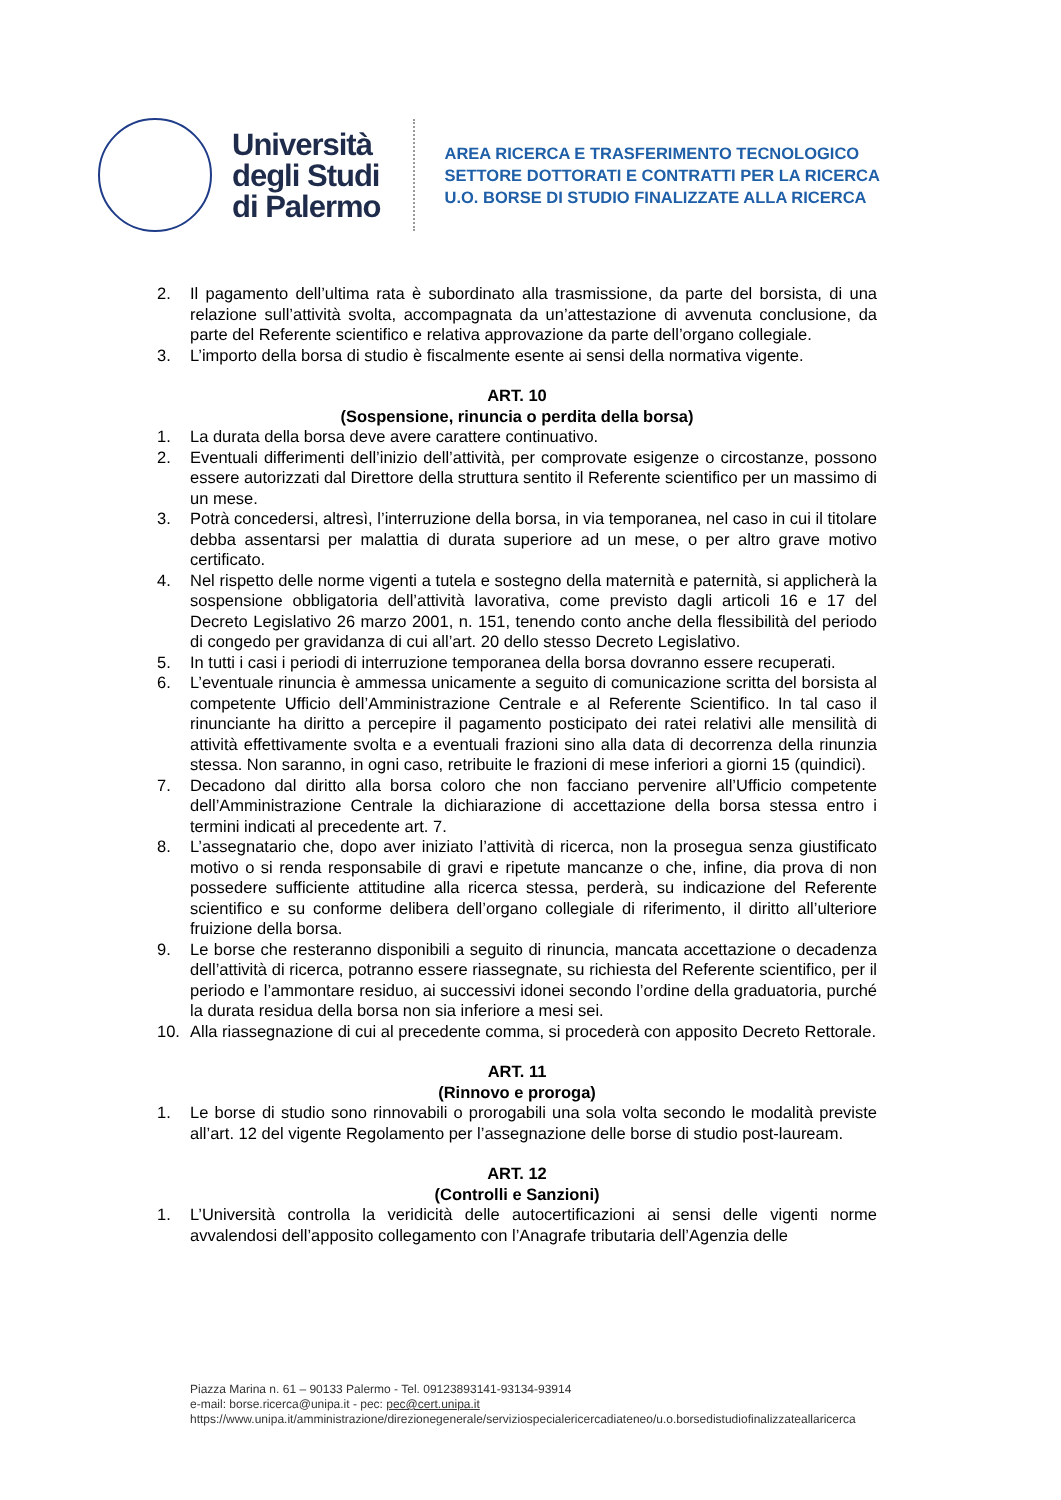Università
degli Studi
di Palermo
AREA RICERCA E TRASFERIMENTO TECNOLOGICO
SETTORE DOTTORATI E CONTRATTI PER LA RICERCA
U.O. BORSE DI STUDIO FINALIZZATE ALLA RICERCA
2. Il pagamento dell’ultima rata è subordinato alla trasmissione, da parte del borsista, di una relazione sull’attività svolta, accompagnata da un’attestazione di avvenuta conclusione, da parte del Referente scientifico e relativa approvazione da parte dell’organo collegiale.
3. L’importo della borsa di studio è fiscalmente esente ai sensi della normativa vigente.
ART. 10
(Sospensione, rinuncia o perdita della borsa)
1. La durata della borsa deve avere carattere continuativo.
2. Eventuali differimenti dell’inizio dell’attività, per comprovate esigenze o circostanze, possono essere autorizzati dal Direttore della struttura sentito il Referente scientifico per un massimo di un mese.
3. Potrà concedersi, altresì, l’interruzione della borsa, in via temporanea, nel caso in cui il titolare debba assentarsi per malattia di durata superiore ad un mese, o per altro grave motivo certificato.
4. Nel rispetto delle norme vigenti a tutela e sostegno della maternità e paternità, si applicherà la sospensione obbligatoria dell’attività lavorativa, come previsto dagli articoli 16 e 17 del Decreto Legislativo 26 marzo 2001, n. 151, tenendo conto anche della flessibilità del periodo di congedo per gravidanza di cui all’art. 20 dello stesso Decreto Legislativo.
5. In tutti i casi i periodi di interruzione temporanea della borsa dovranno essere recuperati.
6. L’eventuale rinuncia è ammessa unicamente a seguito di comunicazione scritta del borsista al competente Ufficio dell’Amministrazione Centrale e al Referente Scientifico. In tal caso il rinunciante ha diritto a percepire il pagamento posticipato dei ratei relativi alle mensilità di attività effettivamente svolta e a eventuali frazioni sino alla data di decorrenza della rinunzia stessa. Non saranno, in ogni caso, retribuite le frazioni di mese inferiori a giorni 15 (quindici).
7. Decadono dal diritto alla borsa coloro che non facciano pervenire all’Ufficio competente dell’Amministrazione Centrale la dichiarazione di accettazione della borsa stessa entro i termini indicati al precedente art. 7.
8. L’assegnatario che, dopo aver iniziato l’attività di ricerca, non la prosegua senza giustificato motivo o si renda responsabile di gravi e ripetute mancanze o che, infine, dia prova di non possedere sufficiente attitudine alla ricerca stessa, perderà, su indicazione del Referente scientifico e su conforme delibera dell’organo collegiale di riferimento, il diritto all’ulteriore fruizione della borsa.
9. Le borse che resteranno disponibili a seguito di rinuncia, mancata accettazione o decadenza dell’attività di ricerca, potranno essere riassegnate, su richiesta del Referente scientifico, per il periodo e l’ammontare residuo, ai successivi idonei secondo l’ordine della graduatoria, purché la durata residua della borsa non sia inferiore a mesi sei.
10. Alla riassegnazione di cui al precedente comma, si procederà con apposito Decreto Rettorale.
ART. 11
(Rinnovo e proroga)
1. Le borse di studio sono rinnovabili o prorogabili una sola volta secondo le modalità previste all’art. 12 del vigente Regolamento per l’assegnazione delle borse di studio post-lauream.
ART. 12
(Controlli e Sanzioni)
1. L’Università controlla la veridicità delle autocertificazioni ai sensi delle vigenti norme avvalendosi dell’apposito collegamento con l’Anagrafe tributaria dell’Agenzia delle
Piazza Marina n. 61 – 90133 Palermo - Tel. 09123893141-93134-93914
e-mail: borse.ricerca@unipa.it - pec: pec@cert.unipa.it
https://www.unipa.it/amministrazione/direzionegenerale/serviziospecialericercadiateneo/u.o.borsedistudiofinalizzateallaricerca